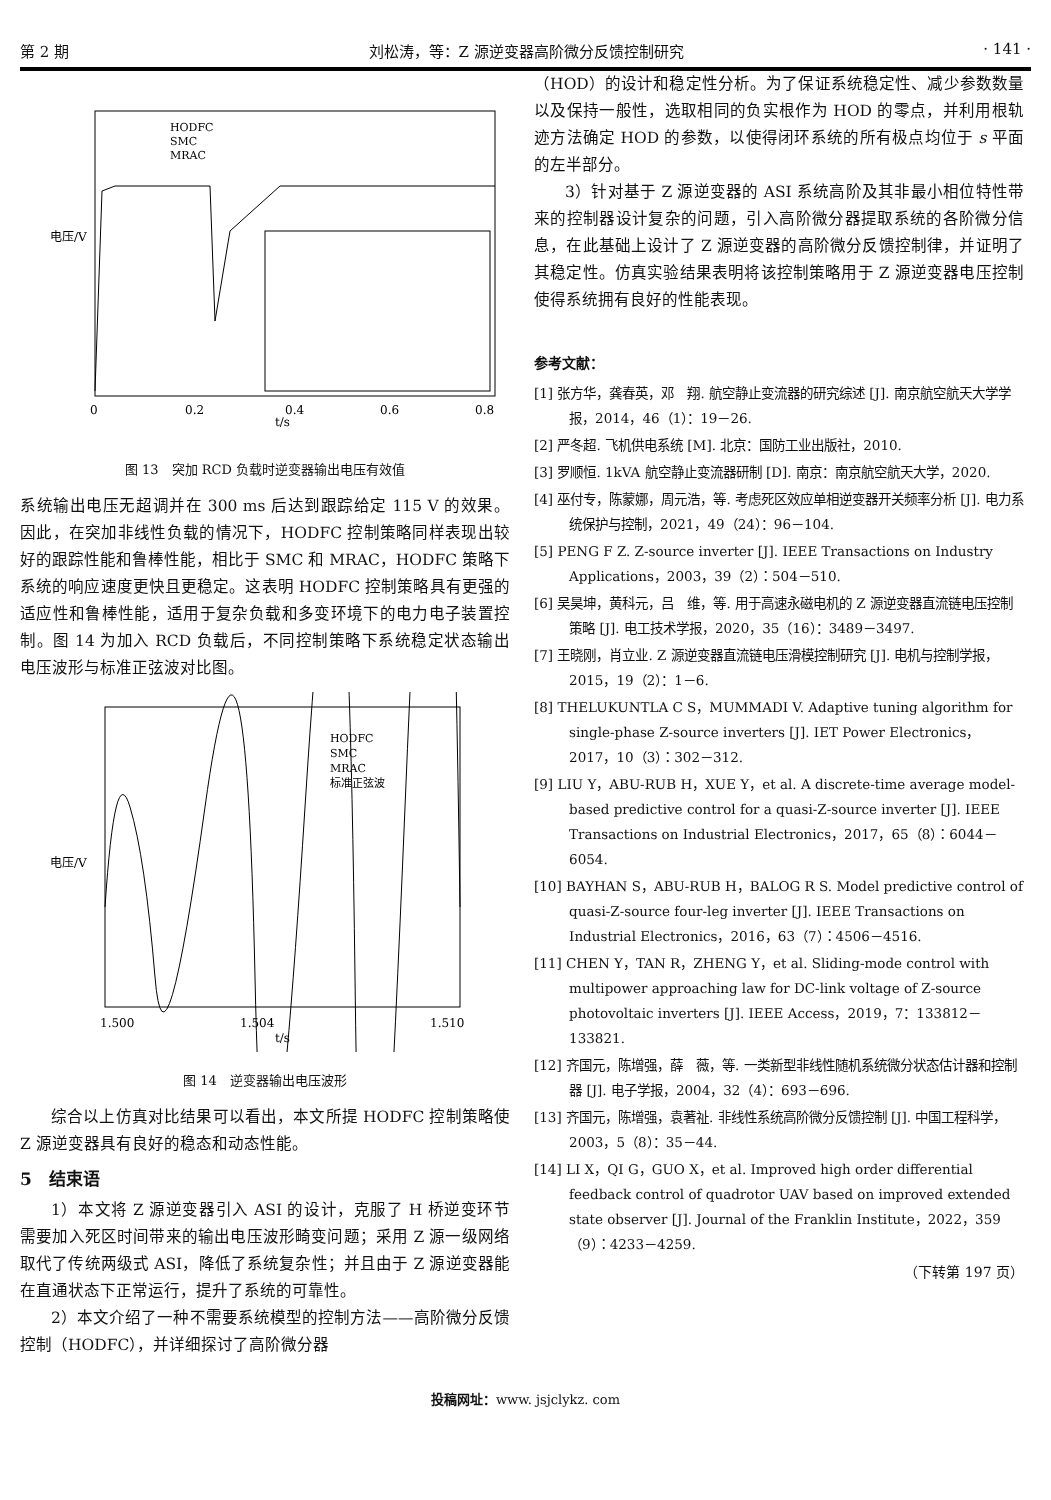第 2 期 刘松涛，等：Z 源逆变器高阶微分反馈控制研究 · 141 ·
HODFC
SMC
MRAC
电压/V
t/s
0
0.2
0.4
0.6
0.8
图 13　突加 RCD 负载时逆变器输出电压有效值
系统输出电压无超调并在 300 ms 后达到跟踪给定 115 V 的效果。因此，在突加非线性负载的情况下，HODFC 控制策略同样表现出较好的跟踪性能和鲁棒性能，相比于 SMC 和 MRAC，HODFC 策略下系统的响应速度更快且更稳定。这表明 HODFC 控制策略具有更强的适应性和鲁棒性能，适用于复杂负载和多变环境下的电力电子装置控制。图 14 为加入 RCD 负载后，不同控制策略下系统稳定状态输出电压波形与标准正弦波对比图。
HODFC
SMC
MRAC
标准正弦波
电压/V
t/s
1.500
1.504
1.510
图 14　逆变器输出电压波形
综合以上仿真对比结果可以看出，本文所提 HODFC 控制策略使 Z 源逆变器具有良好的稳态和动态性能。
5　结束语
1）本文将 Z 源逆变器引入 ASI 的设计，克服了 H 桥逆变环节需要加入死区时间带来的输出电压波形畸变问题；采用 Z 源一级网络取代了传统两级式 ASI，降低了系统复杂性；并且由于 Z 源逆变器能在直通状态下正常运行，提升了系统的可靠性。
2）本文介绍了一种不需要系统模型的控制方法——高阶微分反馈控制（HODFC），并详细探讨了高阶微分器
（HOD）的设计和稳定性分析。为了保证系统稳定性、减少参数数量以及保持一般性，选取相同的负实根作为 HOD 的零点，并利用根轨迹方法确定 HOD 的参数，以使得闭环系统的所有极点均位于 s 平面的左半部分。
3）针对基于 Z 源逆变器的 ASI 系统高阶及其非最小相位特性带来的控制器设计复杂的问题，引入高阶微分器提取系统的各阶微分信息，在此基础上设计了 Z 源逆变器的高阶微分反馈控制律，并证明了其稳定性。仿真实验结果表明将该控制策略用于 Z 源逆变器电压控制使得系统拥有良好的性能表现。
参考文献：
[1] 张方华，龚春英，邓　翔. 航空静止变流器的研究综述 [J]. 南京航空航天大学学报，2014，46（1）：19－26.
[2] 严冬超. 飞机供电系统 [M]. 北京：国防工业出版社，2010.
[3] 罗顺恒. 1kVA 航空静止变流器研制 [D]. 南京：南京航空航天大学，2020.
[4] 巫付专，陈蒙娜，周元浩，等. 考虑死区效应单相逆变器开关频率分析 [J]. 电力系统保护与控制，2021，49（24）：96－104.
[5] PENG F Z. Z-source inverter [J]. IEEE Transactions on Industry Applications，2003，39（2）：504－510.
[6] 吴昊坤，黄科元，吕　维，等. 用于高速永磁电机的 Z 源逆变器直流链电压控制策略 [J]. 电工技术学报，2020，35（16）：3489－3497.
[7] 王晓刚，肖立业. Z 源逆变器直流链电压滑模控制研究 [J]. 电机与控制学报，2015，19（2）：1－6.
[8] THELUKUNTLA C S，MUMMADI V. Adaptive tuning algorithm for single-phase Z-source inverters [J]. IET Power Electronics，2017，10（3）：302－312.
[9] LIU Y，ABU-RUB H，XUE Y，et al. A discrete-time average model-based predictive control for a quasi-Z-source inverter [J]. IEEE Transactions on Industrial Electronics，2017，65（8）：6044－6054.
[10] BAYHAN S，ABU-RUB H，BALOG R S. Model predictive control of quasi-Z-source four-leg inverter [J]. IEEE Transactions on Industrial Electronics，2016，63（7）：4506－4516.
[11] CHEN Y，TAN R，ZHENG Y，et al. Sliding-mode control with multipower approaching law for DC-link voltage of Z-source photovoltaic inverters [J]. IEEE Access，2019，7：133812－133821.
[12] 齐国元，陈增强，薛　薇，等. 一类新型非线性随机系统微分状态估计器和控制器 [J]. 电子学报，2004，32（4）：693－696.
[13] 齐国元，陈增强，袁著祉. 非线性系统高阶微分反馈控制 [J]. 中国工程科学，2003，5（8）：35－44.
[14] LI X，QI G，GUO X，et al. Improved high order differential feedback control of quadrotor UAV based on improved extended state observer [J]. Journal of the Franklin Institute，2022，359（9）：4233－4259.
（下转第 197 页）
投稿网址：www. jsjclykz. com